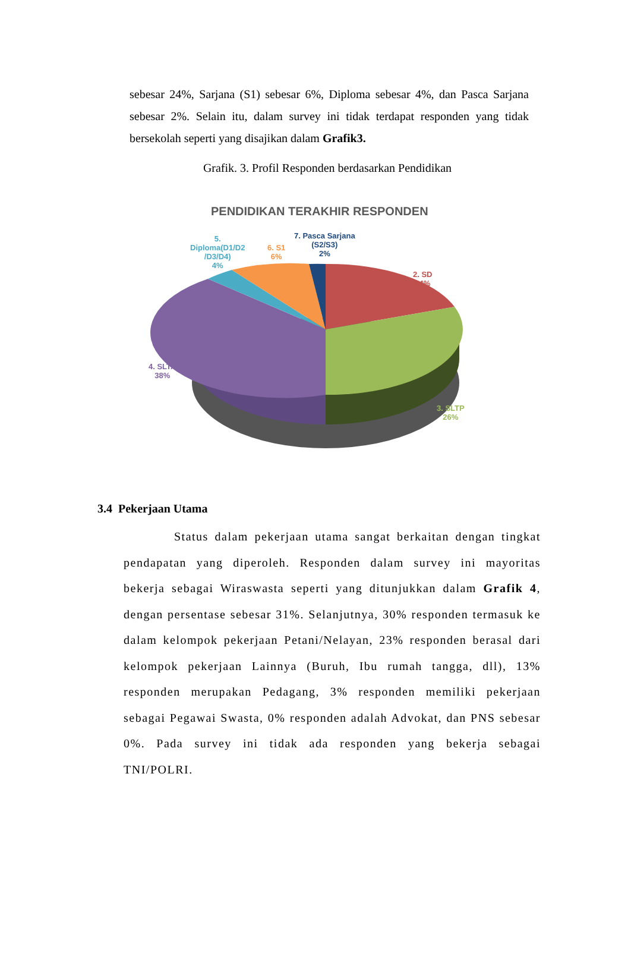sebesar 24%, Sarjana (S1) sebesar 6%, Diploma sebesar 4%, dan Pasca Sarjana sebesar 2%. Selain itu, dalam survey ini tidak terdapat responden yang tidak bersekolah seperti yang disajikan dalam Grafik3.
Grafik. 3. Profil Responden berdasarkan Pendidikan
PENDIDIKAN TERAKHIR RESPONDEN
5.
Diploma(D1/D2
/D3/D4)
4%
6. S1
6%
7. Pasca Sarjana
(S2/S3)
2%
2. SD
24%
4. SLTA
38%
3. SLTP
26%
3.4 Pekerjaan Utama
Status dalam pekerjaan utama sangat berkaitan dengan tingkat pendapatan yang diperoleh. Responden dalam survey ini mayoritas bekerja sebagai Wiraswasta seperti yang ditunjukkan dalam Grafik 4, dengan persentase sebesar 31%. Selanjutnya, 30% responden termasuk ke dalam kelompok pekerjaan Petani/Nelayan, 23% responden berasal dari kelompok pekerjaan Lainnya (Buruh, Ibu rumah tangga, dll), 13% responden merupakan Pedagang, 3% responden memiliki pekerjaan sebagai Pegawai Swasta, 0% responden adalah Advokat, dan PNS sebesar 0%. Pada survey ini tidak ada responden yang bekerja sebagai TNI/POLRI.